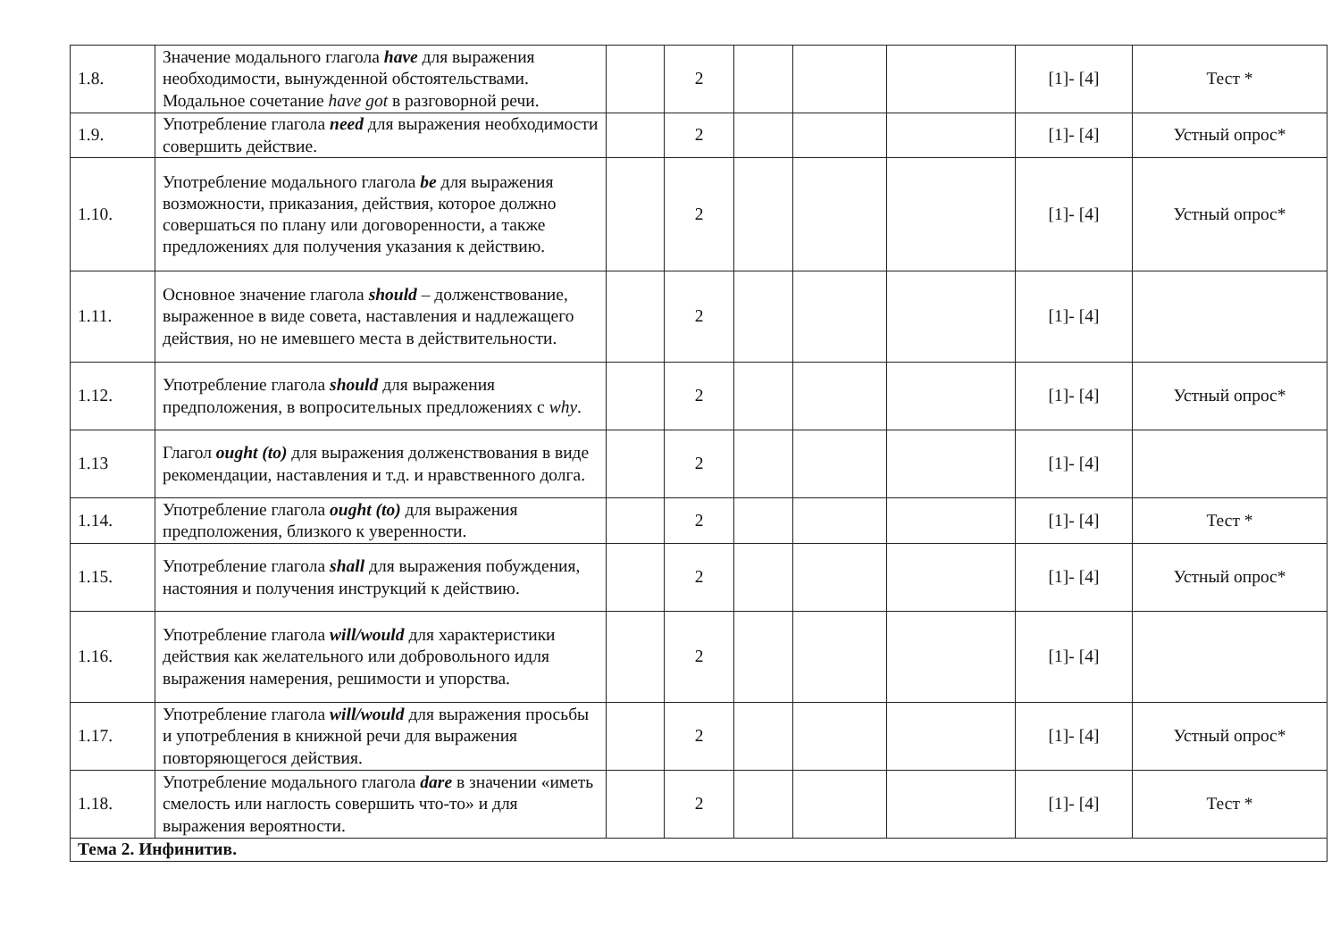| 1.8. | Значение модального глагола have для выражения необходимости, вынужденной обстоятельствами. Модальное сочетание have got в разговорной речи. | | 2 | | | | [1]- [4] | Тест * |
| 1.9. | Употребление глагола need для выражения необходимости совершить действие. | | 2 | | | | [1]- [4] | Устный опрос* |
| 1.10. | Употребление модального глагола be для выражения возможности, приказания, действия, которое должно совершаться по плану или договоренности, а также предложениях для получения указания к действию. | | 2 | | | | [1]- [4] | Устный опрос* |
| 1.11. | Основное значение глагола should – долженствование, выраженное в виде совета, наставления и надлежащего действия, но не имевшего места в действительности. | | 2 | | | | [1]- [4] | |
| 1.12. | Употребление глагола should для выражения предположения, в вопросительных предложениях с why . | | 2 | | | | [1]- [4] | Устный опрос* |
| 1.13 | Глагол ought (to) для выражения долженствования в виде рекомендации, наставления и т.д. и нравственного долга. | | 2 | | | | [1]- [4] | |
| 1.14. | Употребление глагола ought (to) для выражения предположения, близкого к уверенности. | | 2 | | | | [1]- [4] | Тест * |
| 1.15. | Употребление глагола shall для выражения побуждения, настояния и получения инструкций к действию. | | 2 | | | | [1]- [4] | Устный опрос* |
| 1.16. | Употребление глагола will/would для характеристики действия как желательного или добровольного идля выражения намерения, решимости и упорства. | | 2 | | | | [1]- [4] | |
| 1.17. | Употребление глагола will/would для выражения просьбы и употребления в книжной речи для выражения повторяющегося действия. | | 2 | | | | [1]- [4] | Устный опрос* |
| 1.18. | Употребление модального глагола dare в значении «иметь смелость или наглость совершить что-то» и для выражения вероятности. | | 2 | | | | [1]- [4] | Тест * |
| Тема 2. Инфинитив. | | | | | | | | |